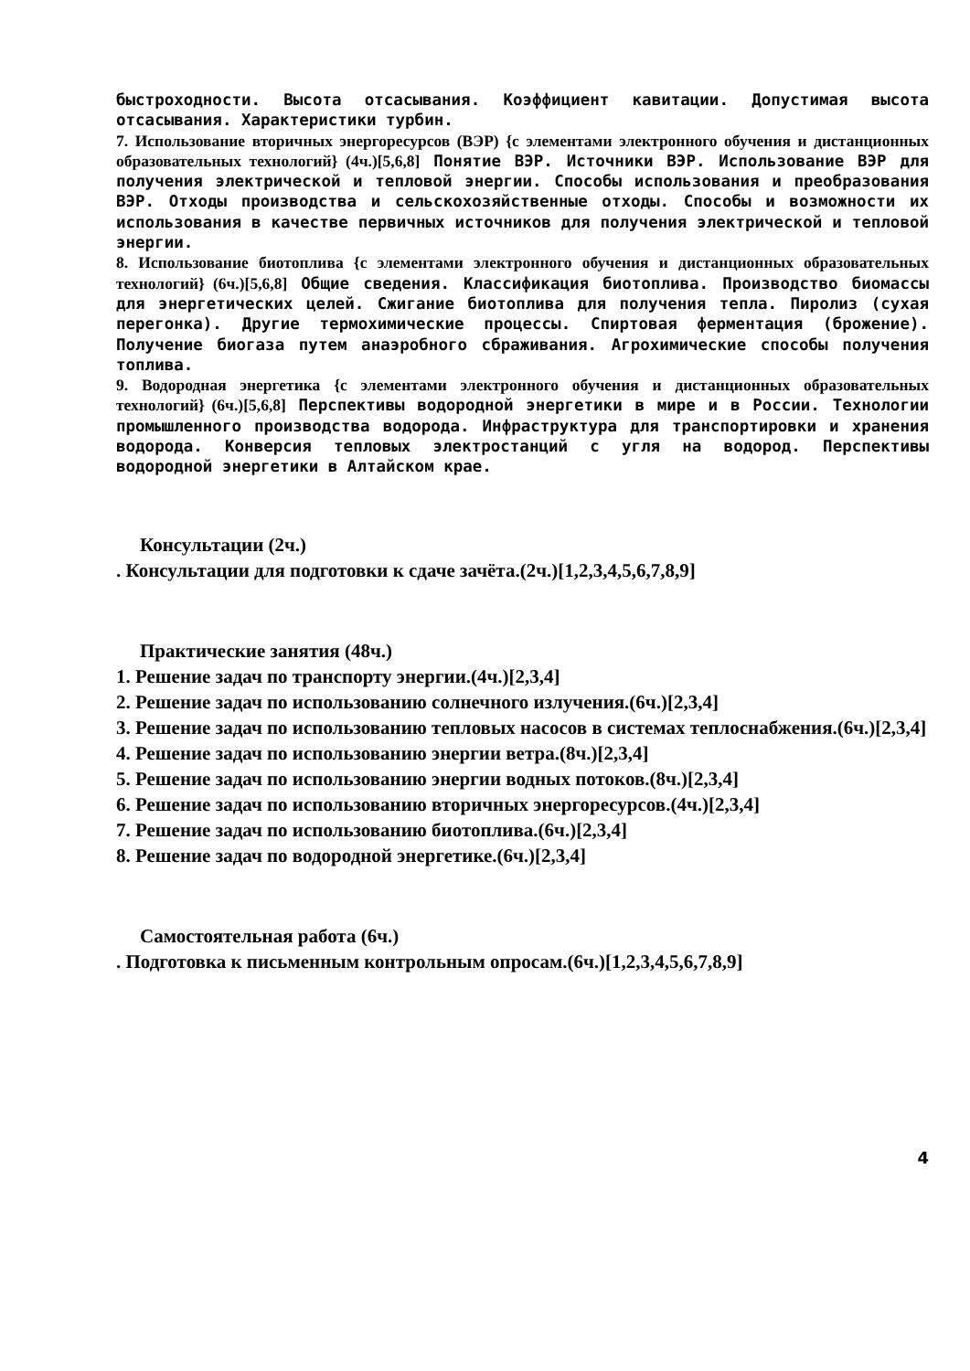быстроходности. Высота отсасывания. Коэффициент кавитации. Допустимая высота отсасывания. Характеристики турбин.
7. Использование вторичных энергоресурсов (ВЭР) {с элементами электронного обучения и дистанционных образовательных технологий} (4ч.)[5,6,8] Понятие ВЭР. Источники ВЭР. Использование ВЭР для получения электрической и тепловой энергии. Способы использования и преобразования ВЭР. Отходы производства и сельскохозяйственные отходы. Способы и возможности их использования в качестве первичных источников для получения электрической и тепловой энергии.
8. Использование биотоплива {с элементами электронного обучения и дистанционных образовательных технологий} (6ч.)[5,6,8] Общие сведения. Классификация биотоплива. Производство биомассы для энергетических целей. Сжигание биотоплива для получения тепла. Пиролиз (сухая перегонка). Другие термохимические процессы. Спиртовая ферментация (брожение). Получение биогаза путем анаэробного сбраживания. Агрохимические способы получения топлива.
9. Водородная энергетика {с элементами электронного обучения и дистанционных образовательных технологий} (6ч.)[5,6,8] Перспективы водородной энергетики в мире и в России. Технологии промышленного производства водорода. Инфраструктура для транспортировки и хранения водорода. Конверсия тепловых электростанций с угля на водород. Перспективы водородной энергетики в Алтайском крае.
Консультации (2ч.)
. Консультации для подготовки к сдаче зачёта.(2ч.)[1,2,3,4,5,6,7,8,9]
Практические занятия (48ч.)
1. Решение задач по транспорту энергии.(4ч.)[2,3,4]
2. Решение задач по использованию солнечного излучения.(6ч.)[2,3,4]
3. Решение задач по использованию тепловых насосов в системах теплоснабжения.(6ч.)[2,3,4]
4. Решение задач по использованию энергии ветра.(8ч.)[2,3,4]
5. Решение задач по использованию энергии водных потоков.(8ч.)[2,3,4]
6. Решение задач по использованию вторичных энергоресурсов.(4ч.)[2,3,4]
7. Решение задач по использованию биотоплива.(6ч.)[2,3,4]
8. Решение задач по водородной энергетике.(6ч.)[2,3,4]
Самостоятельная работа (6ч.)
. Подготовка к письменным контрольным опросам.(6ч.)[1,2,3,4,5,6,7,8,9]
4